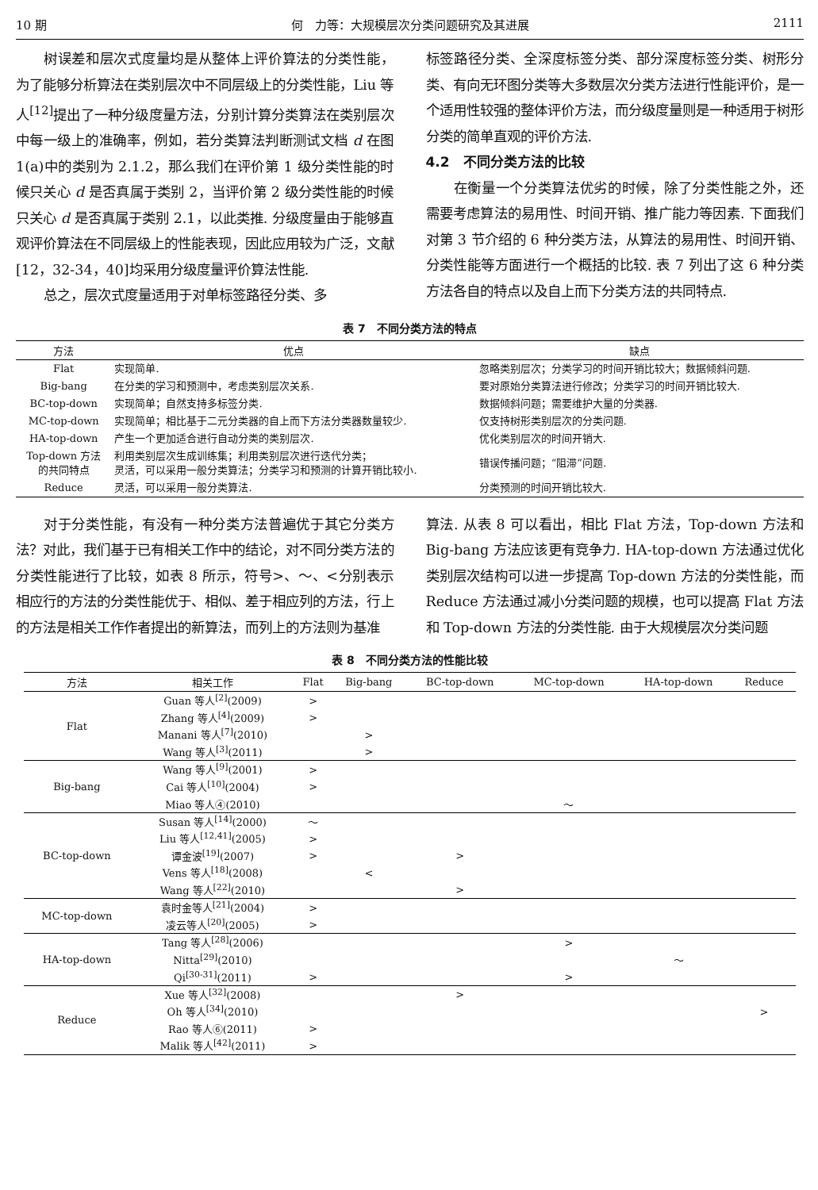10 期 何　力等：大规模层次分类问题研究及其进展 2111
树误差和层次式度量均是从整体上评价算法的分类性能，为了能够分析算法在类别层次中不同层级上的分类性能，Liu 等人<sup>[12]</sup>提出了一种分级度量方法，分别计算分类算法在类别层次中每一级上的准确率，例如，若分类算法判断测试文档 d 在图 1(a)中的类别为 2.1.2，那么我们在评价第 1 级分类性能的时候只关心 d 是否真属于类别 2，当评价第 2 级分类性能的时候只关心 d 是否真属于类别 2.1，以此类推. 分级度量由于能够直观评价算法在不同层级上的性能表现，因此应用较为广泛，文献[12，32-34，40]均采用分级度量评价算法性能.
总之，层次式度量适用于对单标签路径分类、多
标签路径分类、全深度标签分类、部分深度标签分类、树形分类、有向无环图分类等大多数层次分类方法进行性能评价，是一个适用性较强的整体评价方法，而分级度量则是一种适用于树形分类的简单直观的评价方法.
4.2　不同分类方法的比较
在衡量一个分类算法优劣的时候，除了分类性能之外，还需要考虑算法的易用性、时间开销、推广能力等因素. 下面我们对第 3 节介绍的 6 种分类方法，从算法的易用性、时间开销、分类性能等方面进行一个概括的比较. 表 7 列出了这 6 种分类方法各自的特点以及自上而下分类方法的共同特点.
表 7　不同分类方法的特点
| 方法 | 优点 | 缺点 |
| --- | --- | --- |
| Flat | 实现简单. | 忽略类别层次；分类学习的时间开销比较大；数据倾斜问题. |
| Big-bang | 在分类的学习和预测中，考虑类别层次关系. | 要对原始分类算法进行修改；分类学习的时间开销比较大. |
| BC-top-down | 实现简单；自然支持多标签分类. | 数据倾斜问题；需要维护大量的分类器. |
| MC-top-down | 实现简单；相比基于二元分类器的自上而下方法分类器数量较少. | 仅支持树形类别层次的分类问题. |
| HA-top-down | 产生一个更加适合进行自动分类的类别层次. | 优化类别层次的时间开销大. |
| Top-down 方法 的共同特点 | 利用类别层次生成训练集；利用类别层次进行迭代分类； 灵活，可以采用一般分类算法；分类学习和预测的计算开销比较小. | 错误传播问题；“阻滞”问题. |
| Reduce | 灵活，可以采用一般分类算法. | 分类预测的时间开销比较大. |
对于分类性能，有没有一种分类方法普遍优于其它分类方法？对此，我们基于已有相关工作中的结论，对不同分类方法的分类性能进行了比较，如表 8 所示，符号>、～、<分别表示相应行的方法的分类性能优于、相似、差于相应列的方法，行上的方法是相关工作作者提出的新算法，而列上的方法则为基准
算法. 从表 8 可以看出，相比 Flat 方法，Top-down 方法和 Big-bang 方法应该更有竞争力. HA-top-down 方法通过优化类别层次结构可以进一步提高 Top-down 方法的分类性能，而 Reduce 方法通过减小分类问题的规模，也可以提高 Flat 方法和 Top-down 方法的分类性能. 由于大规模层次分类问题
表 8　不同分类方法的性能比较
| 方法 | 相关工作 | Flat | Big-bang | BC-top-down | MC-top-down | HA-top-down | Reduce |
| --- | --- | --- | --- | --- | --- | --- | --- |
| Flat | Guan 等人<sup>[2]</sup>(2009) | > | | | | | |
| | Zhang 等人<sup>[4]</sup>(2009) | > | | | | | |
| | Manani 等人<sup>[7]</sup>(2010) | | > | | | | |
| | Wang 等人<sup>[3]</sup>(2011) | | > | | | | |
| Big-bang | Wang 等人<sup>[9]</sup>(2001) | > | | | | | |
| | Cai 等人<sup>[10]</sup>(2004) | > | | | | | |
| | Miao 等人④(2010) | | | | ～ | | |
| BC-top-down | Susan 等人<sup>[14]</sup>(2000) | ～ | | | | | |
| | Liu 等人<sup>[12,41]</sup>(2005) | > | | | | | |
| | 谭金波<sup>[19]</sup>(2007) | > | | > | | | |
| | Vens 等人<sup>[18]</sup>(2008) | | < | | | | |
| | Wang 等人<sup>[22]</sup>(2010) | | | > | | | |
| MC-top-down | 袁时金等人<sup>[21]</sup>(2004) | > | | | | | |
| | 凌云等人<sup>[20]</sup>(2005) | > | | | | | |
| HA-top-down | Tang 等人<sup>[28]</sup>(2006) | | | | > | | |
| | Nitta<sup>[29]</sup>(2010) | | | | | ～ | |
| | Qi<sup>[30-31]</sup>(2011) | > | | | > | | |
| Reduce | Xue 等人<sup>[32]</sup>(2008) | | | > | | | |
| | Oh 等人<sup>[34]</sup>(2010) | | | | | | > |
| | Rao 等人⑥(2011) | > | | | | | |
| | Malik 等人<sup>[42]</sup>(2011) | > | | | | | |